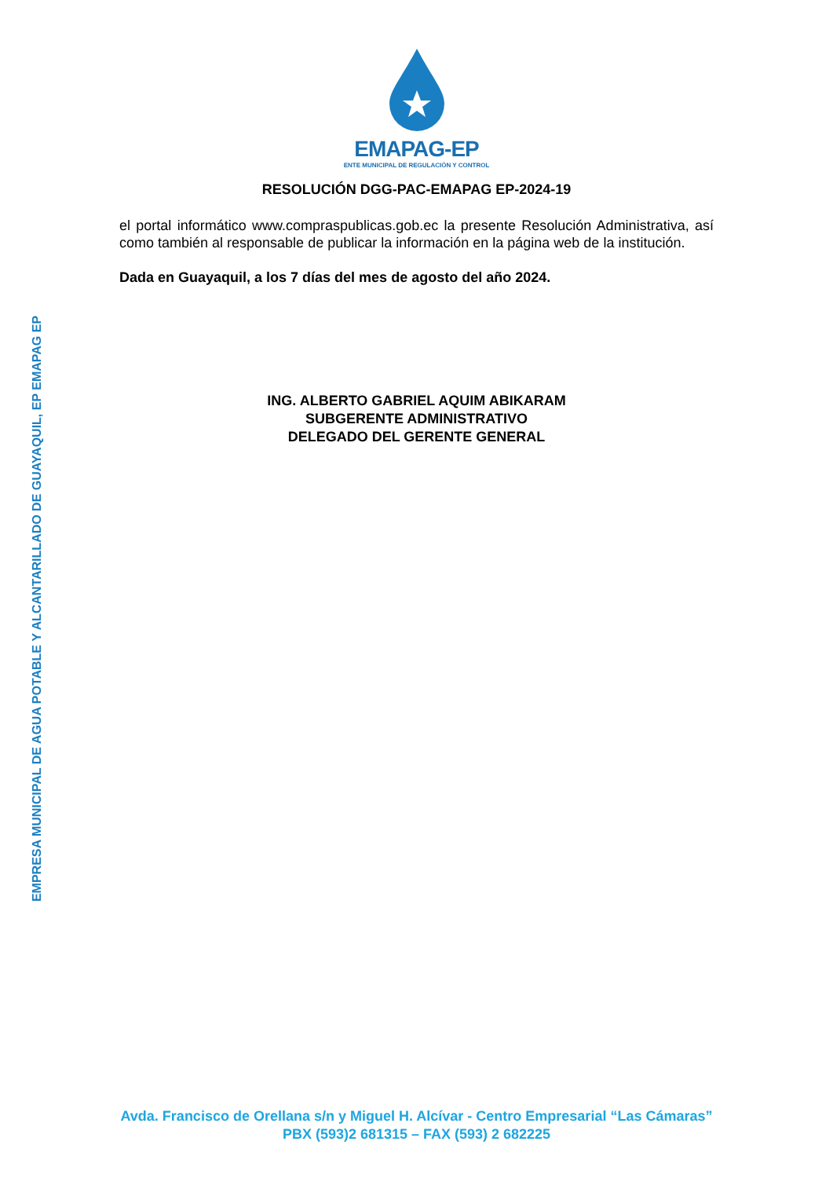EMPRESA MUNICIPAL DE AGUA POTABLE Y ALCANTARILLADO DE GUAYAQUIL, EP EMAPAG EP
EMAPAG-EP
ENTE MUNICIPAL DE REGULACIÓN Y CONTROL
RESOLUCIÓN DGG-PAC-EMAPAG EP-2024-19
el portal informático www.compraspublicas.gob.ec la presente Resolución Administrativa, así como también al responsable de publicar la información en la página web de la institución.
Dada en Guayaquil, a los 7 días del mes de agosto del año 2024.
ING. ALBERTO GABRIEL AQUIM ABIKARAM
SUBGERENTE ADMINISTRATIVO
DELEGADO DEL GERENTE GENERAL
Avda. Francisco de Orellana s/n y Miguel H. Alcívar - Centro Empresarial “Las Cámaras”
PBX (593)2 681315 – FAX (593) 2 682225